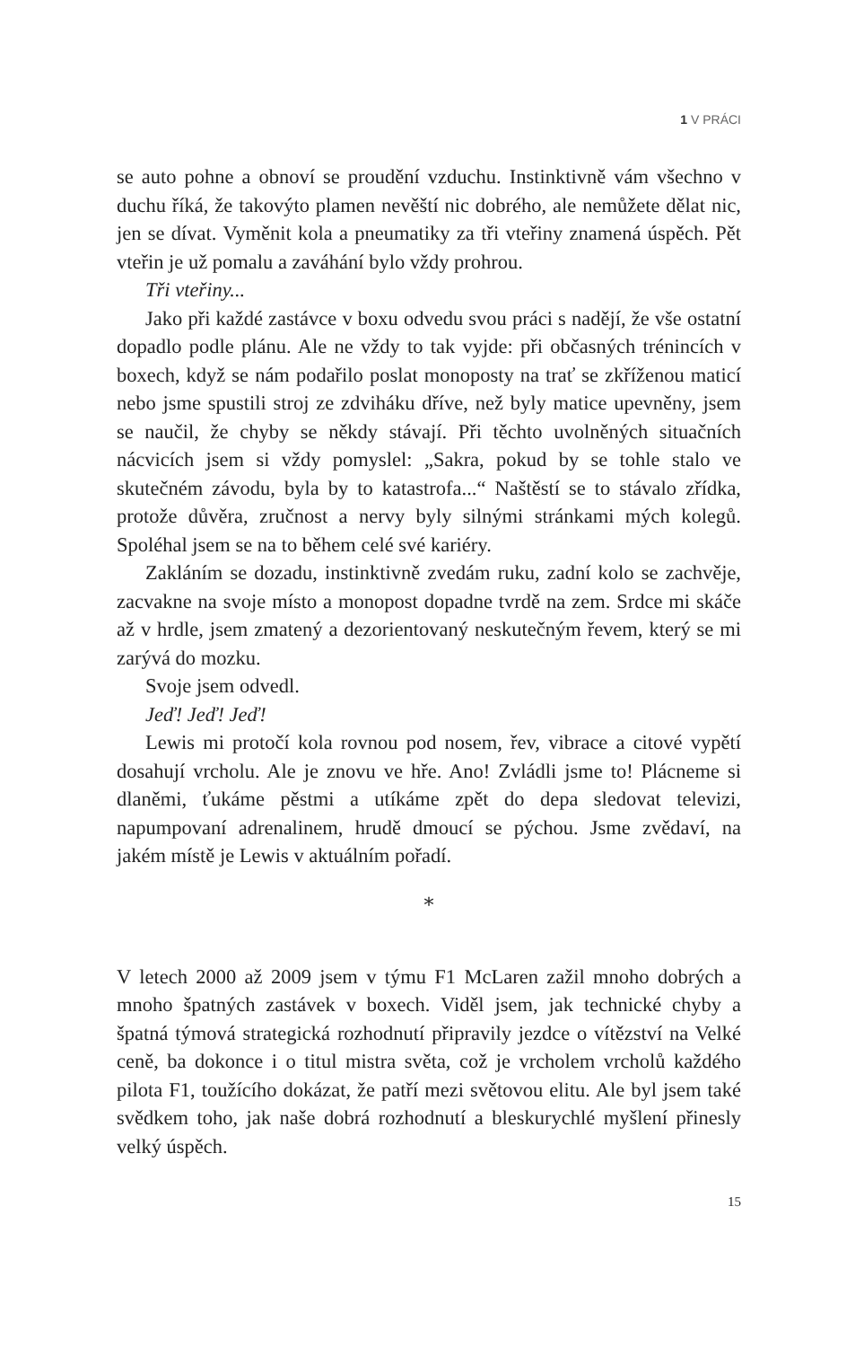1 V PRÁCI
se auto pohne a obnoví se proudění vzduchu. Instinktivně vám všechno v duchu říká, že takovýto plamen nevěští nic dobrého, ale nemůžete dělat nic, jen se dívat. Vyměnit kola a pneumatiky za tři vteřiny znamená úspěch. Pět vteřin je už pomalu a zaváhání bylo vždy prohrou.
Tři vteřiny...
Jako při každé zastávce v boxu odvedu svou práci s nadějí, že vše ostatní dopadlo podle plánu. Ale ne vždy to tak vyjde: při občasných trénincích v boxech, když se nám podařilo poslat monoposty na trať se zkříženou maticí nebo jsme spustili stroj ze zdviháku dříve, než byly matice upevněny, jsem se naučil, že chyby se někdy stávají. Při těchto uvolněných situačních nácvicích jsem si vždy pomyslel: „Sakra, pokud by se tohle stalo ve skutečném závodu, byla by to katastrofa...“ Naštěstí se to stávalo zřídka, protože důvěra, zručnost a nervy byly silnými stránkami mých kolegů. Spoléhal jsem se na to během celé své kariéry.
Zakláním se dozadu, instinktivně zvedám ruku, zadní kolo se zachvěje, zacvakne na svoje místo a monopost dopadne tvrdě na zem. Srdce mi skáče až v hrdle, jsem zmatený a dezorientovaný neskutečným řevem, který se mi zarývá do mozku.
Svoje jsem odvedl.
Jeď! Jeď! Jeď!
Lewis mi protočí kola rovnou pod nosem, řev, vibrace a citové vypětí dosahují vrcholu. Ale je znovu ve hře. Ano! Zvládli jsme to! Plácneme si dlaněmi, ťukáme pěstmi a utíkáme zpět do depa sledovat televizi, napumpovaní adrenalinem, hrudě dmoucí se pýchou. Jsme zvědaví, na jakém místě je Lewis v aktuálním pořadí.
*
V letech 2000 až 2009 jsem v týmu F1 McLaren zažil mnoho dobrých a mnoho špatných zastávek v boxech. Viděl jsem, jak technické chyby a špatná týmová strategická rozhodnutí připravily jezdce o vítězství na Velké ceně, ba dokonce i o titul mistra světa, což je vrcholem vrcholů každého pilota F1, toužícího dokázat, že patří mezi světovou elitu. Ale byl jsem také svědkem toho, jak naše dobrá rozhodnutí a bleskurychlé myšlení přinesly velký úspěch.
15